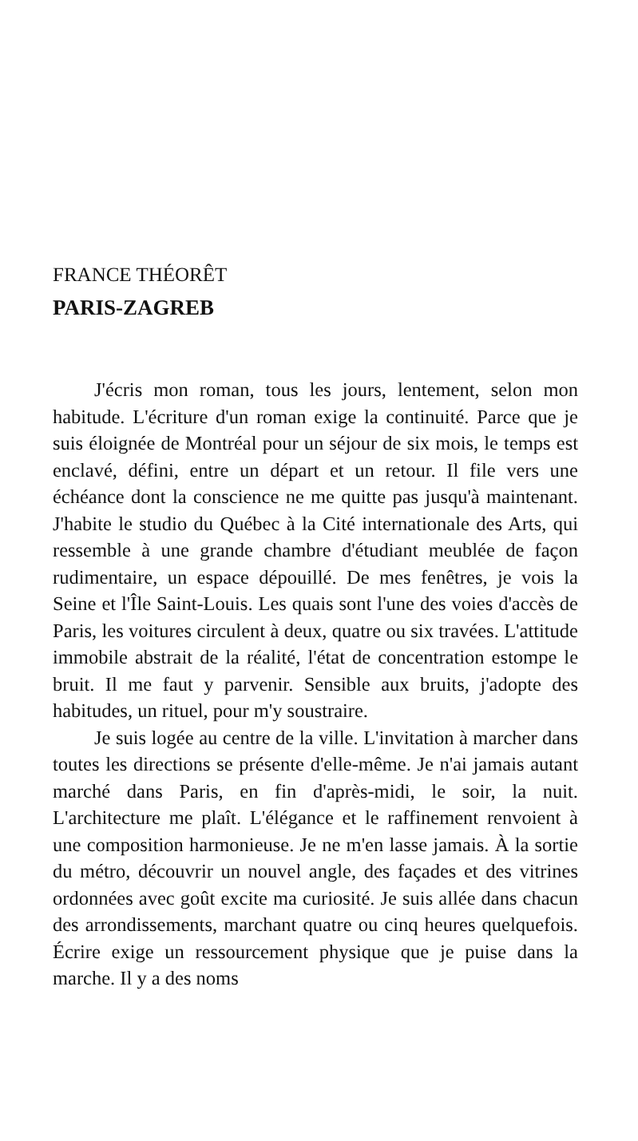FRANCE THÉORÊT
PARIS-ZAGREB
J'écris mon roman, tous les jours, lentement, selon mon habitude. L'écriture d'un roman exige la continuité. Parce que je suis éloignée de Montréal pour un séjour de six mois, le temps est enclavé, défini, entre un départ et un retour. Il file vers une échéance dont la conscience ne me quitte pas jusqu'à maintenant. J'habite le studio du Québec à la Cité internationale des Arts, qui ressemble à une grande chambre d'étudiant meublée de façon rudimentaire, un espace dépouillé. De mes fenêtres, je vois la Seine et l'Île Saint-Louis. Les quais sont l'une des voies d'accès de Paris, les voitures circulent à deux, quatre ou six travées. L'attitude immobile abstrait de la réalité, l'état de concentration estompe le bruit. Il me faut y parvenir. Sensible aux bruits, j'adopte des habitudes, un rituel, pour m'y soustraire.
Je suis logée au centre de la ville. L'invitation à marcher dans toutes les directions se présente d'elle-même. Je n'ai jamais autant marché dans Paris, en fin d'après-midi, le soir, la nuit. L'architecture me plaît. L'élégance et le raffinement renvoient à une composition harmonieuse. Je ne m'en lasse jamais. À la sortie du métro, découvrir un nouvel angle, des façades et des vitrines ordonnées avec goût excite ma curiosité. Je suis allée dans chacun des arrondissements, marchant quatre ou cinq heures quelquefois. Écrire exige un ressourcement physique que je puise dans la marche. Il y a des noms